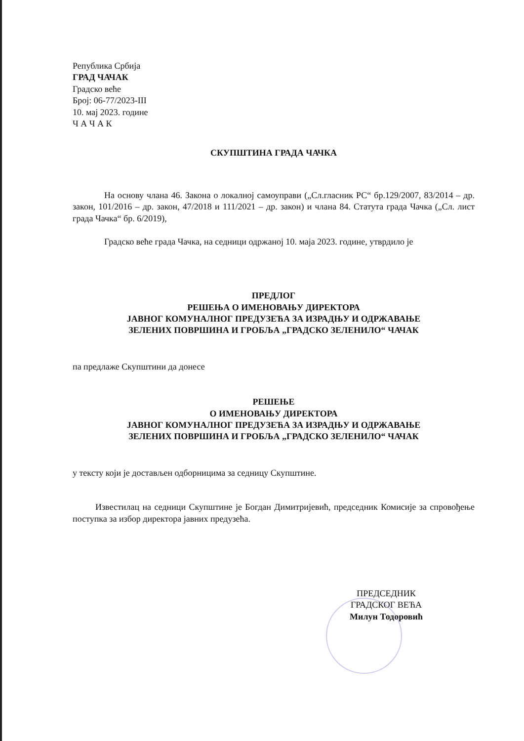Република Србија
ГРАД ЧАЧАК
Градско веће
Број: 06-77/2023-III
10. мај 2023. године
Ч А Ч А К
СКУПШТИНА ГРАДА ЧАЧКА
На основу члана 46. Закона о локалној самоуправи („Сл.гласник РС“ бр.129/2007, 83/2014 – др. закон, 101/2016 – др. закон, 47/2018 и 111/2021 – др. закон) и члана 84. Статута града Чачка („Сл. лист града Чачка“ бр. 6/2019),
Градско веће града Чачка, на седници одржаној 10. маја 2023. године, утврдило је
ПРЕДЛОГ
РЕШЕЊА О ИМЕНОВАЊУ ДИРЕКТОРА
ЈАВНОГ КОМУНАЛНОГ ПРЕДУЗЕЋА ЗА ИЗРАДЊУ И ОДРЖАВАЊЕ
ЗЕЛЕНИХ ПОВРШИНА И ГРОБЉА „ГРАДСКО ЗЕЛЕНИЛО“ ЧАЧАК
па предлаже Скупштини да донесе
РЕШЕЊЕ
О ИМЕНОВАЊУ ДИРЕКТОРА
ЈАВНОГ КОМУНАЛНОГ ПРЕДУЗЕЋА ЗА ИЗРАДЊУ И ОДРЖАВАЊЕ
ЗЕЛЕНИХ ПОВРШИНА И ГРОБЉА „ГРАДСКО ЗЕЛЕНИЛО“ ЧАЧАК
у тексту који је достављен одборницима за седницу Скупштине.
Известилац на седници Скупштине је Богдан Димитријевић, председник Комисије за спровођење поступка за избор директора јавних предузећа.
ПРЕДСЕДНИК
ГРАДСКОГ ВЕЋА
Милун Тодоровић